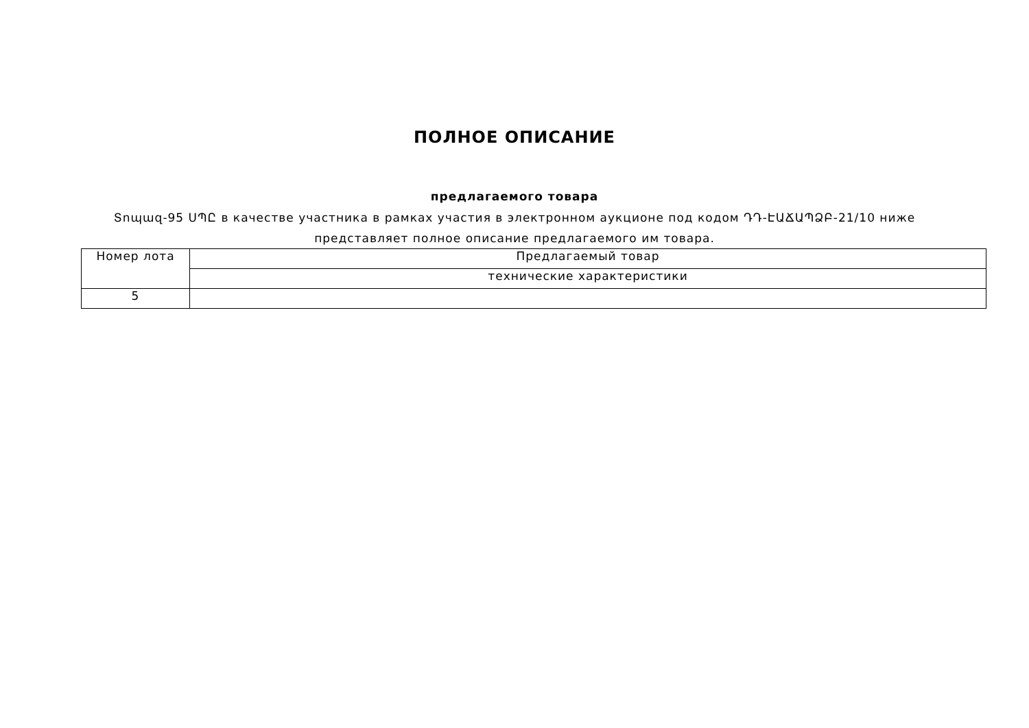ПОЛНОЕ ОПИСАНИЕ
предлагаемого товара
Տոպազ-95 ՍՊԸ в качестве участника в рамках участия в электронном аукционе под кодом ԴԴ-ԷԱՃԱՊՁԲ-21/10 ниже представляет полное описание предлагаемого им товара.
| Номер лота | Предлагаемый товар |
| | технические характеристики |
| 5 | |